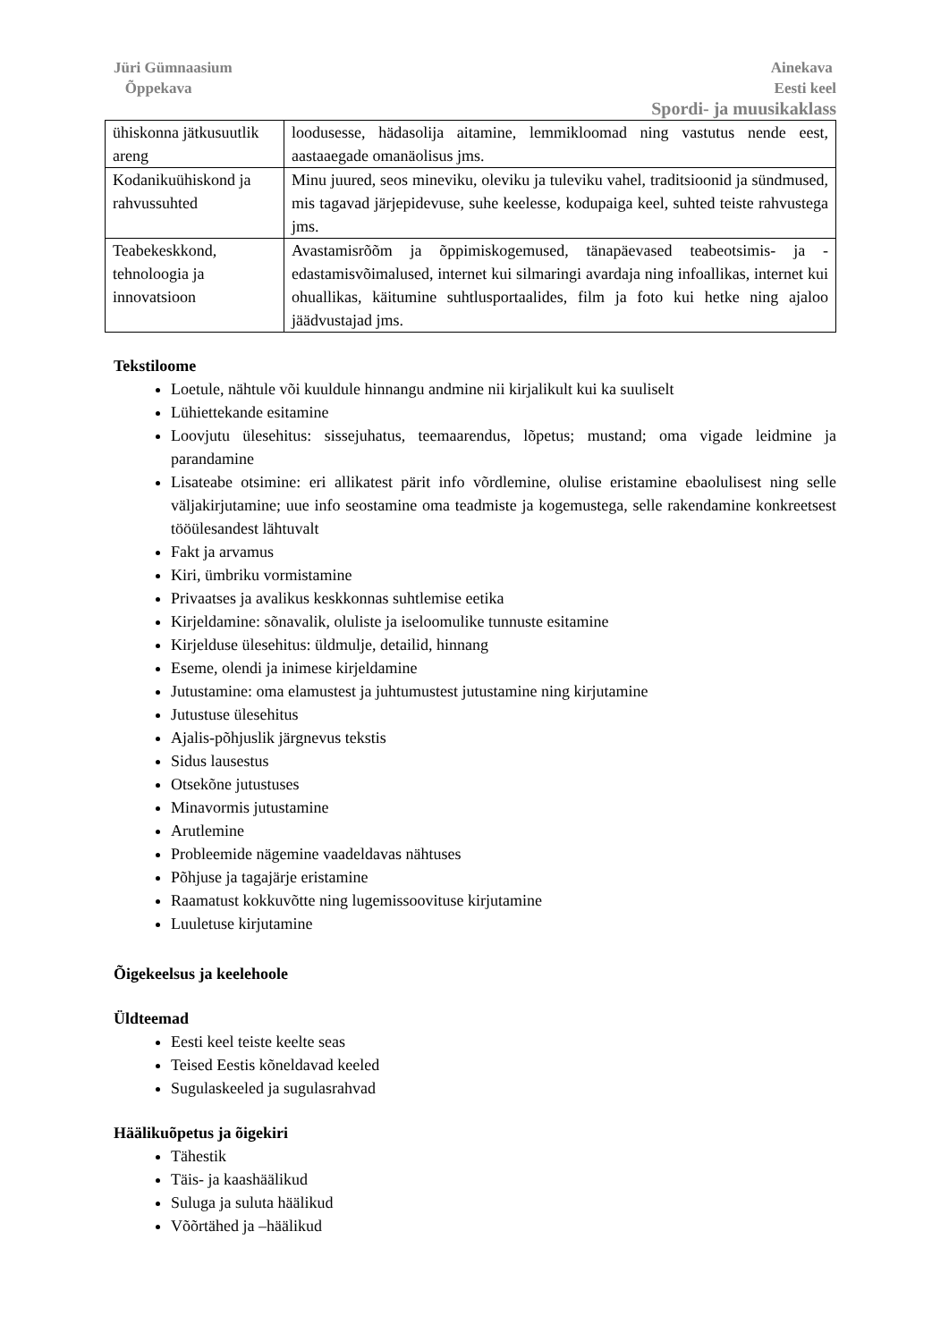Jüri Gümnaasium
Õppekava
Ainekava
Eesti keel
Spordi- ja muusikaklass
| ühiskonna jätkusuutlik areng | loodusesse, hädasolija aitamine, lemmikloomad ning vastutus nende eest, aastaaegade omanäolisus jms. |
| Kodanikuühiskond ja rahvussuhted | Minu juured, seos mineviku, oleviku ja tuleviku vahel, traditsioonid ja sündmused, mis tagavad järjepidevuse, suhe keelesse, kodupaiga keel, suhted teiste rahvustega jms. |
| Teabekeskkond, tehnoloogia ja innovatsioon | Avastamisrõõm ja õppimiskogemused, tänapäevased teabeotsimis- ja -edastamisvõimalused, internet kui silmaringi avardaja ning infoallikas, internet kui ohuallikas, käitumine suhtlusportaalides, film ja foto kui hetke ning ajaloo jäädvustajad jms. |
Tekstiloome
Loetule, nähtule või kuuldule hinnangu andmine nii kirjalikult kui ka suuliselt
Lühiettekande esitamine
Loovjutu ülesehitus: sissejuhatus, teemaarendus, lõpetus; mustand; oma vigade leidmine ja parandamine
Lisateabe otsimine: eri allikatest pärit info võrdlemine, olulise eristamine ebaolulisest ning selle väljakirjutamine; uue info seostamine oma teadmiste ja kogemustega, selle rakendamine konkreetsest tööülesandest lähtuvalt
Fakt ja arvamus
Kiri, ümbriku vormistamine
Privaatses ja avalikus keskkonnas suhtlemise eetika
Kirjeldamine: sõnavalik, oluliste ja iseloomulike tunnuste esitamine
Kirjelduse ülesehitus: üldmulje, detailid, hinnang
Eseme, olendi ja inimese kirjeldamine
Jutustamine: oma elamustest ja juhtumustest jutustamine ning kirjutamine
Jutustuse ülesehitus
Ajalis-põhjuslik järgnevus tekstis
Sidus lausestus
Otsekõne jutustuses
Minavormis jutustamine
Arutlemine
Probleemide nägemine vaadeldavas nähtuses
Põhjuse ja tagajärje eristamine
Raamatust kokkuvõtte ning lugemissoovituse kirjutamine
Luuletuse kirjutamine
Õigekeelsus ja keelehoole
Üldteemad
Eesti keel teiste keelte seas
Teised Eestis kõneldavad keeled
Sugulaskeeled ja sugulasrahvad
Häälikuõpetus ja õigekiri
Tähestik
Täis- ja kaashäälikud
Suluga ja suluta häälikud
Võõrtähed ja –häälikud